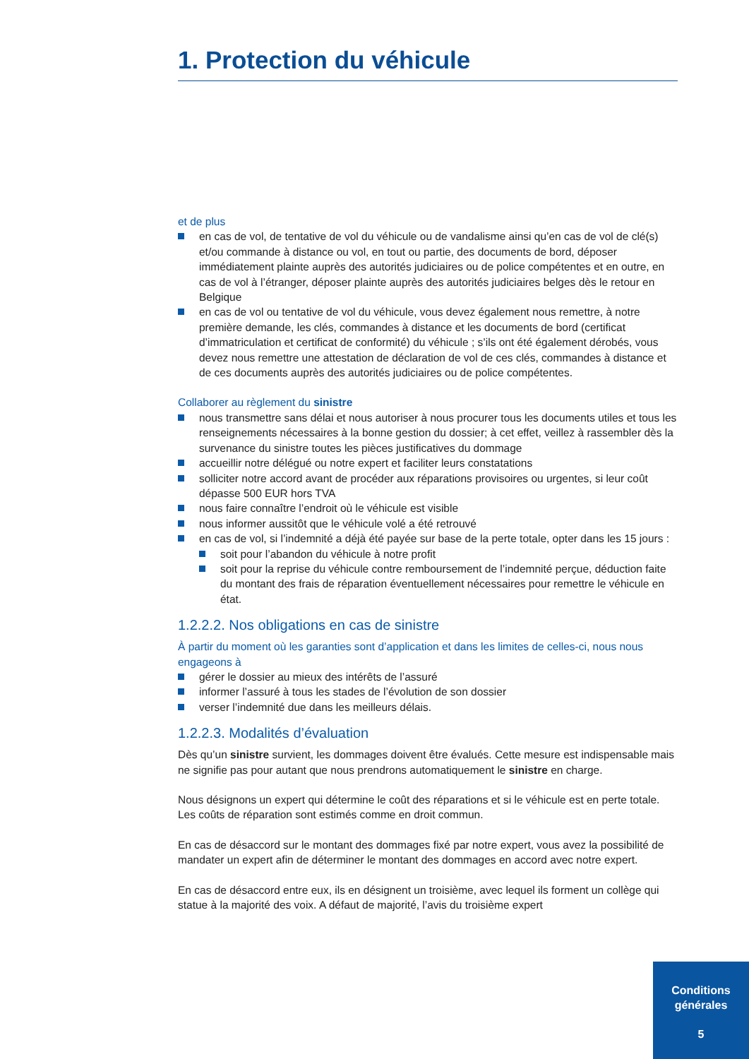1. Protection du véhicule
et de plus
en cas de vol, de tentative de vol du véhicule ou de vandalisme ainsi qu’en cas de vol de clé(s) et/ou commande à distance ou vol, en tout ou partie, des documents de bord, déposer immédiatement plainte auprès des autorités judiciaires ou de police compétentes et en outre, en cas de vol à l’étranger, déposer plainte auprès des autorités judiciaires belges dès le retour en Belgique
en cas de vol ou tentative de vol du véhicule, vous devez également nous remettre, à notre première demande, les clés, commandes à distance et les documents de bord (certificat d’immatriculation et certificat de conformité) du véhicule ; s’ils ont été également dérobés, vous devez nous remettre une attestation de déclaration de vol de ces clés, commandes à distance et de ces documents auprès des autorités judiciaires ou de police compétentes.
Collaborer au règlement du sinistre
nous transmettre sans délai et nous autoriser à nous procurer tous les documents utiles et tous les renseignements nécessaires à la bonne gestion du dossier; à cet effet, veillez à rassembler dès la survenance du sinistre toutes les pièces justificatives du dommage
accueillir notre délégué ou notre expert et faciliter leurs constatations
solliciter notre accord avant de procéder aux réparations provisoires ou urgentes, si leur coût dépasse 500 EUR hors TVA
nous faire connaître l’endroit où le véhicule est visible
nous informer aussitôt que le véhicule volé a été retrouvé
en cas de vol, si l’indemnité a déjà été payée sur base de la perte totale, opter dans les 15 jours :
soit pour l’abandon du véhicule à notre profit
soit pour la reprise du véhicule contre remboursement de l’indemnité perçue, déduction faite du montant des frais de réparation éventuellement nécessaires pour remettre le véhicule en état.
1.2.2.2. Nos obligations en cas de sinistre
À partir du moment où les garanties sont d’application et dans les limites de celles-ci, nous nous engageons à
gérer le dossier au mieux des intérêts de l’assuré
informer l’assuré à tous les stades de l’évolution de son dossier
verser l’indemnité due dans les meilleurs délais.
1.2.2.3. Modalités d’évaluation
Dès qu’un sinistre survient, les dommages doivent être évalués. Cette mesure est indispensable mais ne signifie pas pour autant que nous prendrons automatiquement le sinistre en charge.
Nous désignons un expert qui détermine le coût des réparations et si le véhicule est en perte totale. Les coûts de réparation sont estimés comme en droit commun.
En cas de désaccord sur le montant des dommages fixé par notre expert, vous avez la possibilité de mandater un expert afin de déterminer le montant des dommages en accord avec notre expert.
En cas de désaccord entre eux, ils en désignent un troisième, avec lequel ils forment un collège qui statue à la majorité des voix. A défaut de majorité, l’avis du troisième expert
Conditions
générales
5